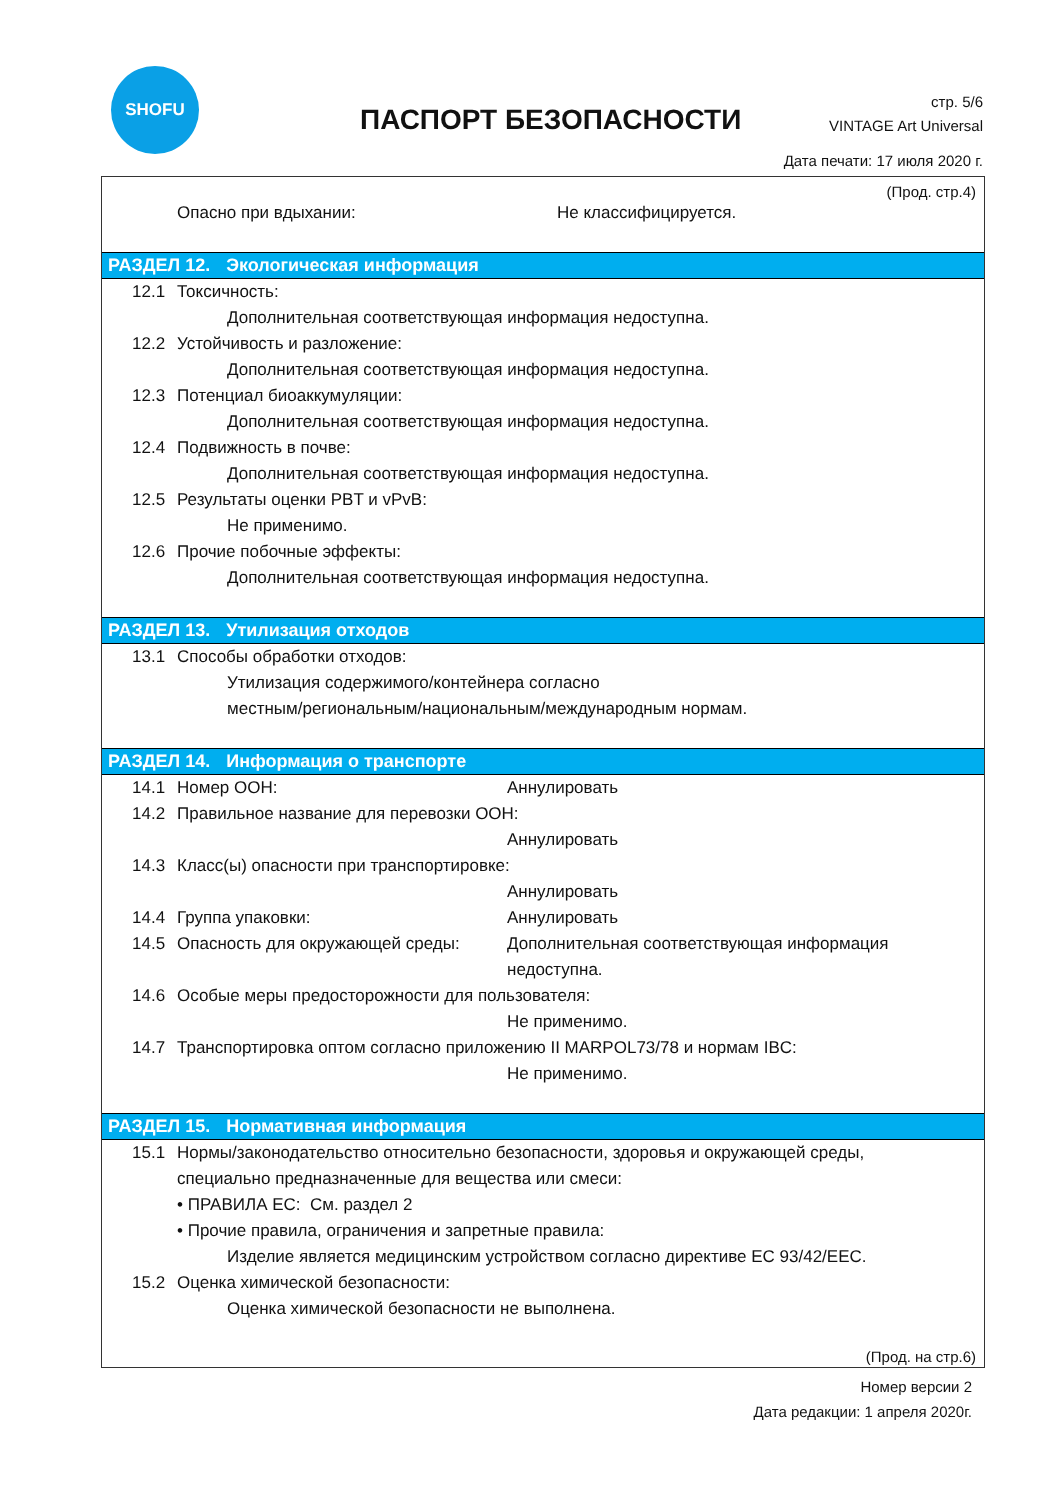SHOFU
ПАСПОРТ БЕЗОПАСНОСТИ
стр. 5/6
VINTAGE Art Universal
Дата печати: 17 июля 2020 г.
(Прод. стр.4)
Опасно при вдыхании: Не классифицируется.
РАЗДЕЛ 12. Экологическая информация
12.1 Токсичность:
Дополнительная соответствующая информация недоступна.
12.2 Устойчивость и разложение:
Дополнительная соответствующая информация недоступна.
12.3 Потенциал биоаккумуляции:
Дополнительная соответствующая информация недоступна.
12.4 Подвижность в почве:
Дополнительная соответствующая информация недоступна.
12.5 Результаты оценки PBT и vPvB:
Не применимо.
12.6 Прочие побочные эффекты:
Дополнительная соответствующая информация недоступна.
РАЗДЕЛ 13. Утилизация отходов
13.1 Способы обработки отходов:
Утилизация содержимого/контейнера согласно
местным/региональным/национальным/международным нормам.
РАЗДЕЛ 14. Информация о транспорте
14.1 Номер ООН: Аннулировать
14.2 Правильное название для перевозки ООН:
Аннулировать
14.3 Класс(ы) опасности при транспортировке:
Аннулировать
14.4 Группа упаковки: Аннулировать
14.5 Опасность для окружающей среды: Дополнительная соответствующая информация
недоступна.
14.6 Особые меры предосторожности для пользователя:
Не применимо.
14.7 Транспортировка оптом согласно приложению II MARPOL73/78 и нормам IBC:
Не применимо.
РАЗДЕЛ 15. Нормативная информация
15.1 Нормы/законодательство относительно безопасности, здоровья и окружающей среды,
специально предназначенные для вещества или смеси:
• ПРАВИЛА ЕС: См. раздел 2
• Прочие правила, ограничения и запретные правила:
Изделие является медицинским устройством согласно директиве ЕС 93/42/EEC.
15.2 Оценка химической безопасности:
Оценка химической безопасности не выполнена.
(Прод. на стр.6)
Номер версии 2
Дата редакции: 1 апреля 2020г.